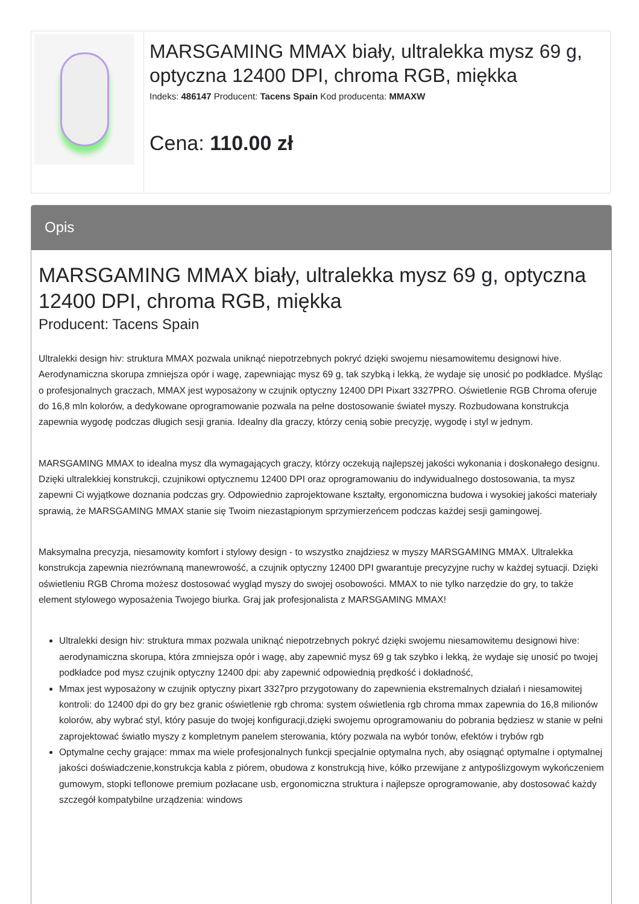| | MARSGAMING MMAX biały, ultralekka mysz 69 g, optyczna 12400 DPI, chroma RGB, miękka Indeks: 486147 Producent: Tacens Spain Kod producenta: MMAXW Cena: 110.00 zł |
Opis
MARSGAMING MMAX biały, ultralekka mysz 69 g, optyczna 12400 DPI, chroma RGB, miękka
Producent: Tacens Spain
Ultralekki design hiv: struktura MMAX pozwala uniknąć niepotrzebnych pokryć dzięki swojemu niesamowitemu designowi hive. Aerodynamiczna skorupa zmniejsza opór i wagę, zapewniając mysz 69 g, tak szybką i lekką, że wydaje się unosić po podkładce. Myśląc o profesjonalnych graczach, MMAX jest wyposażony w czujnik optyczny 12400 DPI Pixart 3327PRO. Oświetlenie RGB Chroma oferuje do 16,8 mln kolorów, a dedykowane oprogramowanie pozwala na pełne dostosowanie świateł myszy. Rozbudowana konstrukcja zapewnia wygodę podczas długich sesji grania. Idealny dla graczy, którzy cenią sobie precyzję, wygodę i styl w jednym.
MARSGAMING MMAX to idealna mysz dla wymagających graczy, którzy oczekują najlepszej jakości wykonania i doskonałego designu. Dzięki ultralekkiej konstrukcji, czujnikowi optycznemu 12400 DPI oraz oprogramowaniu do indywidualnego dostosowania, ta mysz zapewni Ci wyjątkowe doznania podczas gry. Odpowiednio zaprojektowane kształty, ergonomiczna budowa i wysokiej jakości materiały sprawią, że MARSGAMING MMAX stanie się Twoim niezastąpionym sprzymierzeńcem podczas każdej sesji gamingowej.
Maksymalna precyzja, niesamowity komfort i stylowy design - to wszystko znajdziesz w myszy MARSGAMING MMAX. Ultralekka konstrukcja zapewnia niezrównaną manewrowość, a czujnik optyczny 12400 DPI gwarantuje precyzyjne ruchy w każdej sytuacji. Dzięki oświetleniu RGB Chroma możesz dostosować wygląd myszy do swojej osobowości. MMAX to nie tylko narzędzie do gry, to także element stylowego wyposażenia Twojego biurka. Graj jak profesjonalista z MARSGAMING MMAX!
Ultralekki design hiv: struktura mmax pozwala uniknąć niepotrzebnych pokryć dzięki swojemu niesamowitemu designowi hive: aerodynamiczna skorupa, która zmniejsza opór i wagę, aby zapewnić mysz 69 g tak szybko i lekką, że wydaje się unosić po twojej podkładce pod mysz czujnik optyczny 12400 dpi: aby zapewnić odpowiednią prędkość i dokładność,
Mmax jest wyposażony w czujnik optyczny pixart 3327pro przygotowany do zapewnienia ekstremalnych działań i niesamowitej kontroli: do 12400 dpi do gry bez granic oświetlenie rgb chroma: system oświetlenia rgb chroma mmax zapewnia do 16,8 milionów kolorów, aby wybrać styl, który pasuje do twojej konfiguracji,dzięki swojemu oprogramowaniu do pobrania będziesz w stanie w pełni zaprojektować światło myszy z kompletnym panelem sterowania, który pozwala na wybór tonów, efektów i trybów rgb
Optymalne cechy grające: mmax ma wiele profesjonalnych funkcji specjalnie optymalna nych, aby osiągnąć optymalne i optymalnej jakości doświadczenie,konstrukcja kabla z piórem, obudowa z konstrukcją hive, kółko przewijane z antypoślizgowym wykończeniem gumowym, stopki teflonowe premium pozłacane usb, ergonomiczna struktura i najlepsze oprogramowanie, aby dostosować każdy szczegół kompatybilne urządzenia: windows